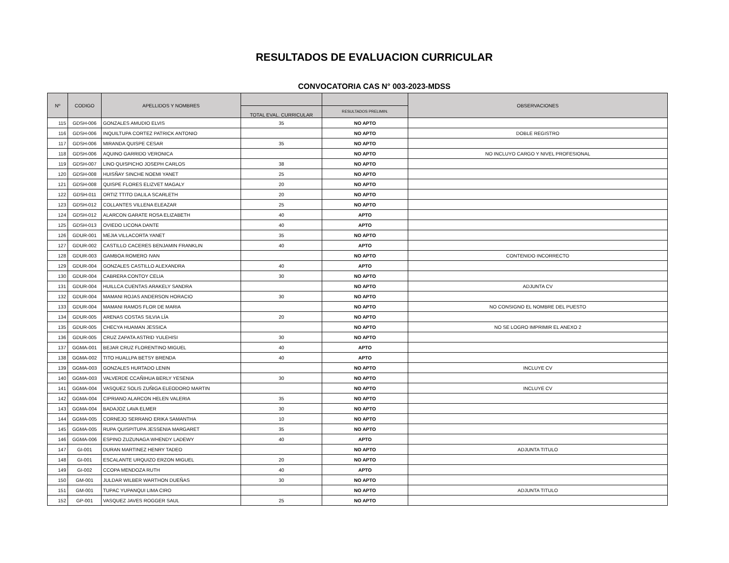RESULTADOS DE EVALUACION CURRICULAR
CONVOCATORIA CAS N° 003-2023-MDSS
| Nº | CODIGO | APELLIDOS Y NOMBRES | | | OBSERVACIONES |
| --- | --- | --- | --- | --- | --- |
| | | | TOTAL EVAL. CURRICULAR | RESULTADOS PRELIMIN. | |
| 115 | GDSH-006 | GONZALES AMUDIO ELVIS | 35 | NO APTO | |
| 116 | GDSH-006 | INQUILTUPA CORTEZ PATRICK ANTONIO | | NO APTO | DOBLE REGISTRO |
| 117 | GDSH-006 | MIRANDA QUISPE CESAR | 35 | NO APTO | |
| 118 | GDSH-006 | AQUINO GARRIDO VERONICA | | NO APTO | NO INCLUYO CARGO Y NIVEL PROFESIONAL |
| 119 | GDSH-007 | LINO QUISPICHO JOSEPH CARLOS | 38 | NO APTO | |
| 120 | GDSH-008 | HUISÑAY SINCHE NOEMI YANET | 25 | NO APTO | |
| 121 | GDSH-008 | QUISPE FLORES ELIZVET MAGALY | 20 | NO APTO | |
| 122 | GDSH-011 | ORTIZ TTITO DALILA SCARLETH | 20 | NO APTO | |
| 123 | GDSH-012 | COLLANTES VILLENA ELEAZAR | 25 | NO APTO | |
| 124 | GDSH-012 | ALARCON GARATE ROSA ELIZABETH | 40 | APTO | |
| 125 | GDSH-013 | OVIEDO LICONA DANTE | 40 | APTO | |
| 126 | GDUR-001 | MEJIA VILLACORTA YANET | 35 | NO APTO | |
| 127 | GDUR-002 | CASTILLO CACERES BENJAMIN FRANKLIN | 40 | APTO | |
| 128 | GDUR-003 | GAMBOA ROMERO IVAN | | NO APTO | CONTENIDO INCORRECTO |
| 129 | GDUR-004 | GONZALES CASTILLO ALEXANDRA | 40 | APTO | |
| 130 | GDUR-004 | CABRERA CONTOY CELIA | 30 | NO APTO | |
| 131 | GDUR-004 | HUILLCA CUENTAS ARAKELY SANDRA | | NO APTO | ADJUNTA CV |
| 132 | GDUR-004 | MAMANI ROJAS ANDERSON HORACIO | 30 | NO APTO | |
| 133 | GDUR-004 | MAMANI RAMOS FLOR DE MARIA | | NO APTO | NO CONSIGNO EL NOMBRE DEL PUESTO |
| 134 | GDUR-005 | ARENAS COSTAS SILVIA LÍA | 20 | NO APTO | |
| 135 | GDUR-005 | CHECYA HUAMAN JESSICA | | NO APTO | NO SE LOGRO IMPRIMIR EL ANEXO 2 |
| 136 | GDUR-005 | CRUZ ZAPATA ASTRID YULEHISI | 30 | NO APTO | |
| 137 | GGMA-001 | BEJAR CRUZ FLORENTINO MIGUEL | 40 | APTO | |
| 138 | GGMA-002 | TITO HUALLPA BETSY BRENDA | 40 | APTO | |
| 139 | GGMA-003 | GONZALES HURTADO LENIN | | NO APTO | INCLUYE CV |
| 140 | GGMA-003 | VALVERDE CCAÑIHUA BERLY YESENIA | 30 | NO APTO | |
| 141 | GGMA-004 | VASQUEZ SOLIS ZUÑIGA ELEODORO MARTIN | | NO APTO | INCLUYE CV |
| 142 | GGMA-004 | CIPRIANO ALARCON HELEN VALERIA | 35 | NO APTO | |
| 143 | GGMA-004 | BADAJOZ LAVA ELMER | 30 | NO APTO | |
| 144 | GGMA-005 | CORNEJO SERRANO ERIKA SAMANTHA | 10 | NO APTO | |
| 145 | GGMA-005 | RUPA QUISPITUPA JESSENIA MARGARET | 35 | NO APTO | |
| 146 | GGMA-006 | ESPINO ZUZUNAGA WHENDY LADEWY | 40 | APTO | |
| 147 | GI-001 | DURAN MARTINEZ HENRY TADEO | | NO APTO | ADJUNTA TITULO |
| 148 | GI-001 | ESCALANTE URQUIZO ERZON MIGUEL | 20 | NO APTO | |
| 149 | GI-002 | CCOPA MENDOZA RUTH | 40 | APTO | |
| 150 | GM-001 | JULDAR WILBER WARTHON DUEÑAS | 30 | NO APTO | |
| 151 | GM-001 | TUPAC YUPANQUI LIMA CIRO | | NO APTO | ADJUNTA TITULO |
| 152 | GP-001 | VASQUEZ JAVES ROGGER SAUL | 25 | NO APTO | |